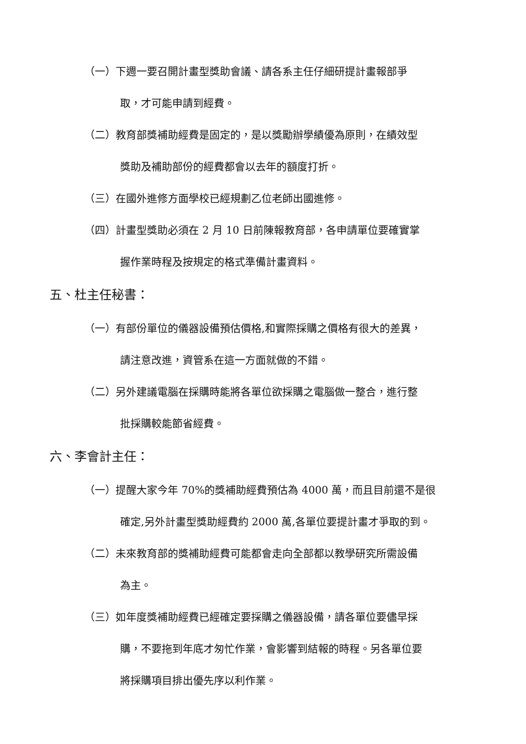（一）下週一要召開計畫型獎助會議、請各系主任仔細研提計畫報部爭
取，才可能申請到經費。
（二）教育部獎補助經費是固定的，是以獎勵辦學績優為原則，在績效型
獎助及補助部份的經費都會以去年的額度打折。
（三）在國外進修方面學校已經規劃乙位老師出國進修。
（四）計畫型獎助必須在 2 月 10 日前陳報教育部，各申請單位要確實掌
握作業時程及按規定的格式準備計畫資料。
五、杜主任秘書：
（一）有部份單位的儀器設備預估價格,和實際採購之價格有很大的差異，
請注意改進，資管系在這一方面就做的不錯。
（二）另外建議電腦在採購時能將各單位欲採購之電腦做一整合，進行整
批採購較能節省經費。
六、李會計主任：
（一）提醒大家今年 70%的獎補助經費預估為 4000 萬，而且目前還不是很
確定,另外計畫型獎助經費約 2000 萬,各單位要提計畫才爭取的到。
（二）未來教育部的獎補助經費可能都會走向全部都以教學研究所需設備
為主。
（三）如年度獎補助經費已經確定要採購之儀器設備，請各單位要儘早採
購，不要拖到年底才匆忙作業，會影響到結報的時程。另各單位要
將採購項目排出優先序以利作業。